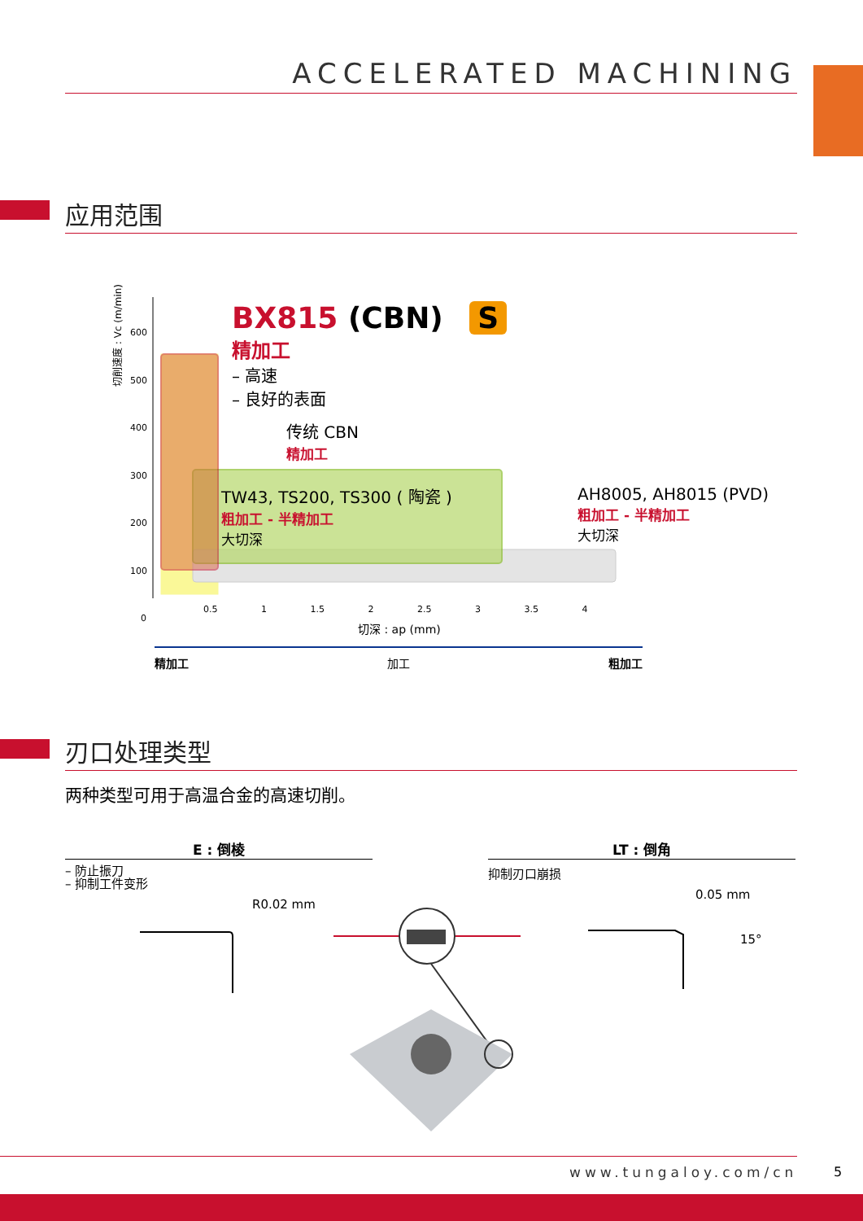ACCELERATED MACHINING
应用范围
切削速度 : Vc (m/min)
600
500
400
300
200
100
0
0.5 1 1.5 2 2.5 3 3.5 4
切深 : ap (mm)
精加工 加工 粗加工
BX815 (CBN) S
精加工
– 高速
– 良好的表面
传统 CBN
精加工
TW43, TS200, TS300 ( 陶瓷 )
粗加工 - 半精加工
大切深
AH8005, AH8015 (PVD)
粗加工 - 半精加工
大切深
刃口处理类型
两种类型可用于高温合金的高速切削。
E : 倒棱 LT : 倒角
– 防止振刀
– 抑制工件变形
抑制刃口崩损
R0.02 mm
0.05 mm
15°
www.tungaloy.com/cn
5